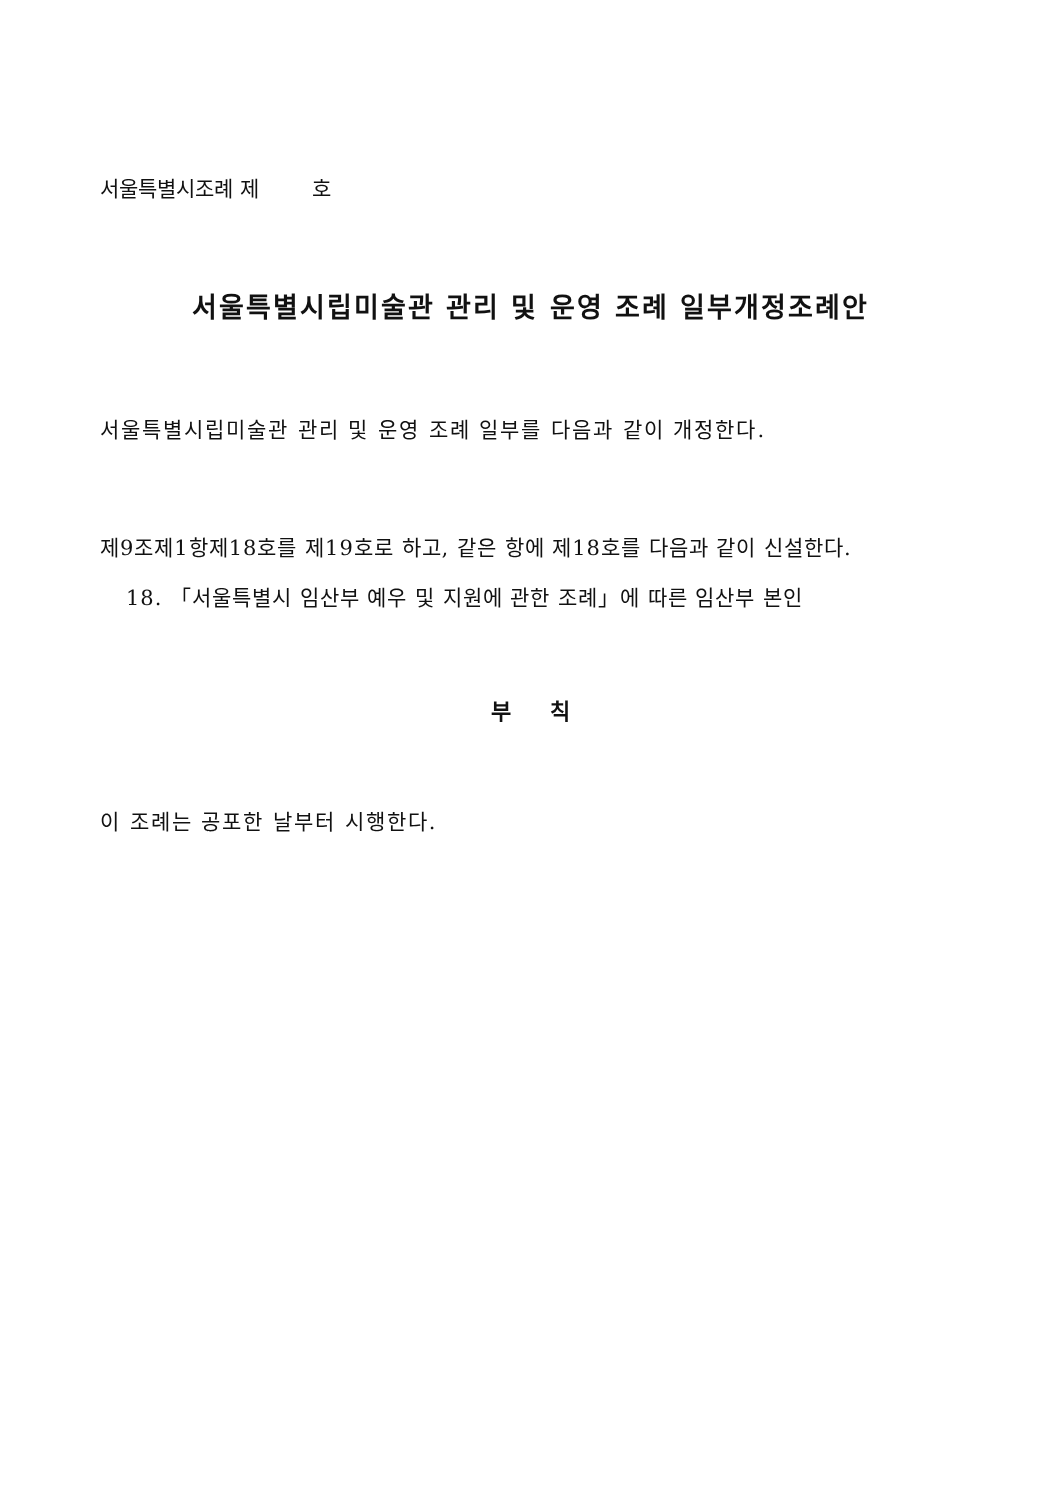서울특별시조례 제 호
서울특별시립미술관 관리 및 운영 조례 일부개정조례안
서울특별시립미술관 관리 및 운영 조례 일부를 다음과 같이 개정한다.
제9조제1항제18호를 제19호로 하고, 같은 항에 제18호를 다음과 같이 신설한다.
18. 「서울특별시 임산부 예우 및 지원에 관한 조례」에 따른 임산부 본인
부 칙
이 조례는 공포한 날부터 시행한다.